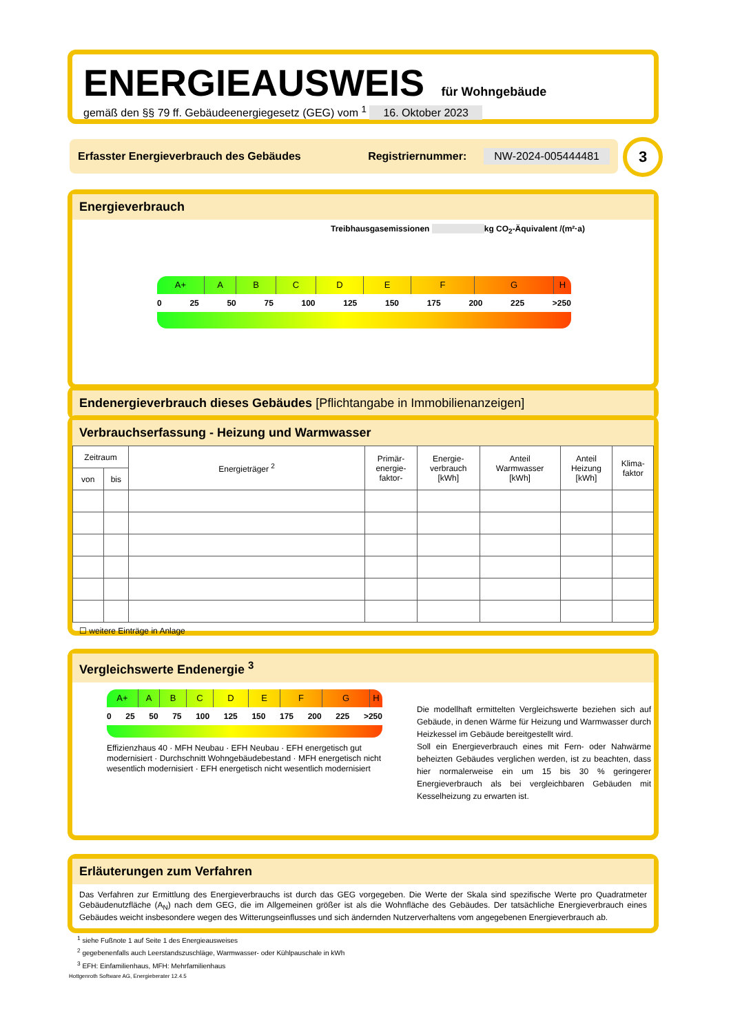ENERGIEAUSWEIS für Wohngebäude
gemäß den §§ 79 ff. Gebäudeenergiegesetz (GEG) vom <sup>1</sup> 16. Oktober 2023
Erfasster Energieverbrauch des Gebäudes Registriernummer: NW-2024-005444481 3
Energieverbrauch
Treibhausgasemissionen kg CO<sub>2</sub>-Äquivalent /(m²·a)
A+ A B C D E F G H
0 25 50 75 100 125 150 175 200 225 >250
Endenergieverbrauch dieses Gebäudes [Pflichtangabe in Immobilienanzeigen]
Verbrauchserfassung - Heizung und Warmwasser
| Zeitraum | | Energieträger <sup>2</sup> | Primär- energie- faktor- | Energie- verbrauch [kWh] | Anteil Warmwasser [kWh] | Anteil Heizung [kWh] | Klima- faktor |
| --- | --- | --- | --- | --- | --- | --- | --- |
| von | bis | | | | | | |
☐ weitere Einträge in Anlage
Vergleichswerte Endenergie <sup>3</sup>
A+ A B C D E F G H
0 25 50 75 100 125 150 175 200 225 >250
Effizienzhaus 40 · MFH Neubau · EFH Neubau · EFH energetisch gut modernisiert · Durchschnitt Wohngebäudebestand · MFH energetisch nicht wesentlich modernisiert · EFH energetisch nicht wesentlich modernisiert
Die modellhaft ermittelten Vergleichswerte beziehen sich auf Gebäude, in denen Wärme für Heizung und Warmwasser durch Heizkessel im Gebäude bereitgestellt wird.
Soll ein Energieverbrauch eines mit Fern- oder Nahwärme beheizten Gebäudes verglichen werden, ist zu beachten, dass hier normalerweise ein um 15 bis 30 % geringerer Energieverbrauch als bei vergleichbaren Gebäuden mit Kesselheizung zu erwarten ist.
Erläuterungen zum Verfahren
Das Verfahren zur Ermittlung des Energieverbrauchs ist durch das GEG vorgegeben. Die Werte der Skala sind spezifische Werte pro Quadratmeter Gebäudenutzfläche (A<sub>N</sub>) nach dem GEG, die im Allgemeinen größer ist als die Wohnfläche des Gebäudes. Der tatsächliche Energieverbrauch eines Gebäudes weicht insbesondere wegen des Witterungseinflusses und sich ändernden Nutzerverhaltens vom angegebenen Energieverbrauch ab.
<sup>1</sup> siehe Fußnote 1 auf Seite 1 des Energieausweises
<sup>2</sup> gegebenenfalls auch Leerstandszuschläge, Warmwasser- oder Kühlpauschale in kWh
<sup>3</sup> EFH: Einfamilienhaus, MFH: Mehrfamilienhaus
Hottgenroth Software AG, Energieberater 12.4.5